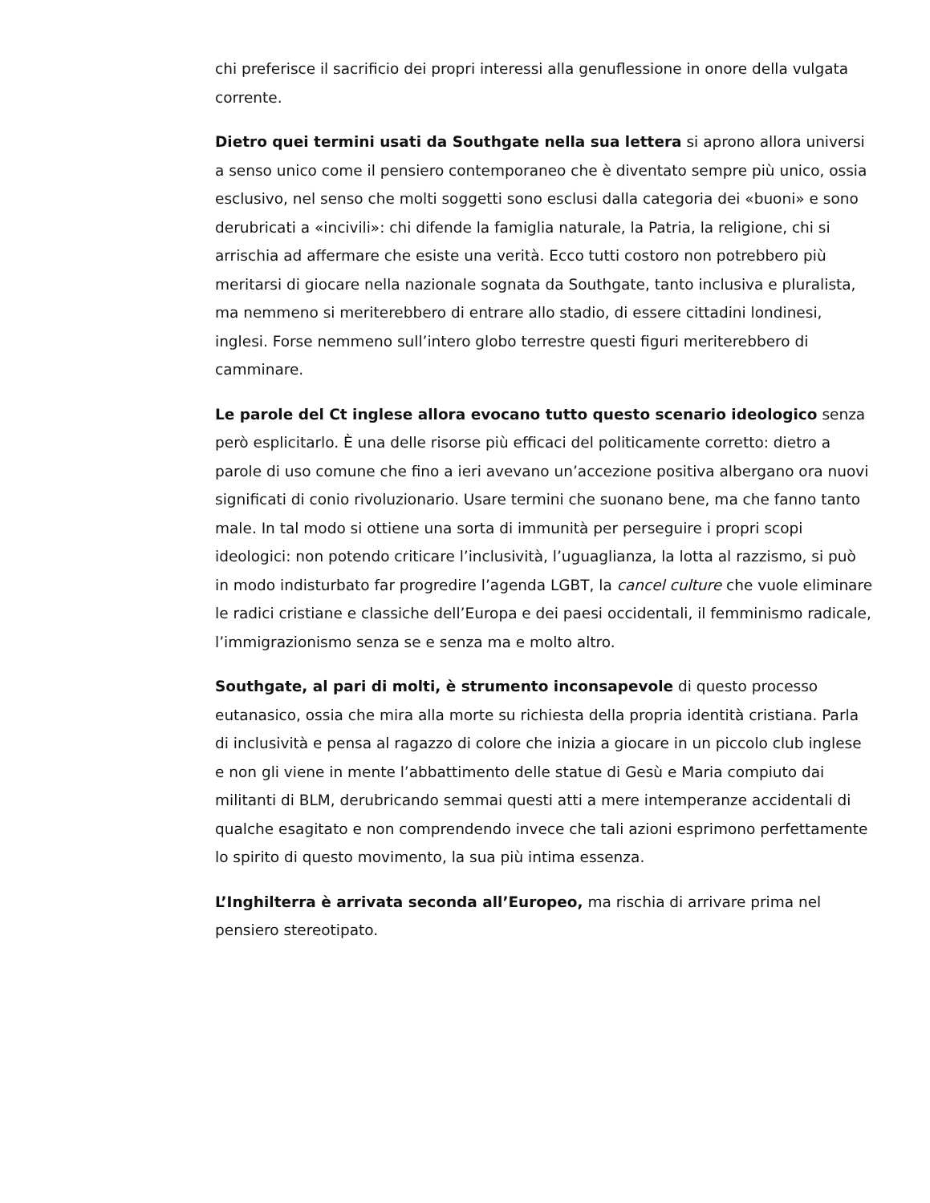chi preferisce il sacrificio dei propri interessi alla genuflessione in onore della vulgata corrente.
Dietro quei termini usati da Southgate nella sua lettera si aprono allora universi a senso unico come il pensiero contemporaneo che è diventato sempre più unico, ossia esclusivo, nel senso che molti soggetti sono esclusi dalla categoria dei «buoni» e sono derubricati a «incivili»: chi difende la famiglia naturale, la Patria, la religione, chi si arrischia ad affermare che esiste una verità. Ecco tutti costoro non potrebbero più meritarsi di giocare nella nazionale sognata da Southgate, tanto inclusiva e pluralista, ma nemmeno si meriterebbero di entrare allo stadio, di essere cittadini londinesi, inglesi. Forse nemmeno sull’intero globo terrestre questi figuri meriterebbero di camminare.
Le parole del Ct inglese allora evocano tutto questo scenario ideologico senza però esplicitarlo. È una delle risorse più efficaci del politicamente corretto: dietro a parole di uso comune che fino a ieri avevano un’accezione positiva albergano ora nuovi significati di conio rivoluzionario. Usare termini che suonano bene, ma che fanno tanto male. In tal modo si ottiene una sorta di immunità per perseguire i propri scopi ideologici: non potendo criticare l’inclusività, l’uguaglianza, la lotta al razzismo, si può in modo indisturbato far progredire l’agenda LGBT, la cancel culture che vuole eliminare le radici cristiane e classiche dell’Europa e dei paesi occidentali, il femminismo radicale, l’immigrazionismo senza se e senza ma e molto altro.
Southgate, al pari di molti, è strumento inconsapevole di questo processo eutanasico, ossia che mira alla morte su richiesta della propria identità cristiana. Parla di inclusività e pensa al ragazzo di colore che inizia a giocare in un piccolo club inglese e non gli viene in mente l’abbattimento delle statue di Gesù e Maria compiuto dai militanti di BLM, derubricando semmai questi atti a mere intemperanze accidentali di qualche esagitato e non comprendendo invece che tali azioni esprimono perfettamente lo spirito di questo movimento, la sua più intima essenza.
L’Inghilterra è arrivata seconda all’Europeo, ma rischia di arrivare prima nel pensiero stereotipato.